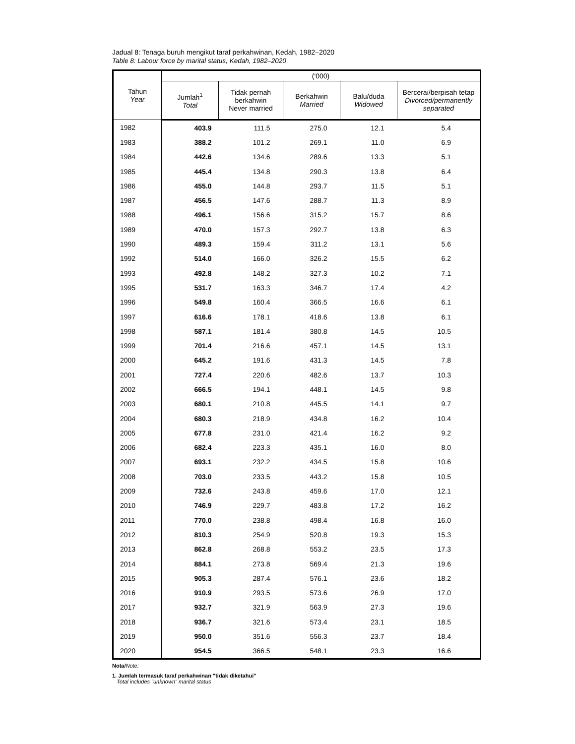Jadual 8: Tenaga buruh mengikut taraf perkahwinan, Kedah, 1982–2020
Table 8: Labour force by marital status, Kedah, 1982–2020
| Tahun Year | ('000) | | | | |
| --- | --- | --- | --- | --- | --- |
| | Jumlah<sup>1</sup> Total | Tidak pernah berkahwin Never married | Berkahwin Married | Balu/duda Widowed | Bercerai/berpisah tetap Divorced/permanently separated |
| 1982 | 403.9 | 111.5 | 275.0 | 12.1 | 5.4 |
| 1983 | 388.2 | 101.2 | 269.1 | 11.0 | 6.9 |
| 1984 | 442.6 | 134.6 | 289.6 | 13.3 | 5.1 |
| 1985 | 445.4 | 134.8 | 290.3 | 13.8 | 6.4 |
| 1986 | 455.0 | 144.8 | 293.7 | 11.5 | 5.1 |
| 1987 | 456.5 | 147.6 | 288.7 | 11.3 | 8.9 |
| 1988 | 496.1 | 156.6 | 315.2 | 15.7 | 8.6 |
| 1989 | 470.0 | 157.3 | 292.7 | 13.8 | 6.3 |
| 1990 | 489.3 | 159.4 | 311.2 | 13.1 | 5.6 |
| 1992 | 514.0 | 166.0 | 326.2 | 15.5 | 6.2 |
| 1993 | 492.8 | 148.2 | 327.3 | 10.2 | 7.1 |
| 1995 | 531.7 | 163.3 | 346.7 | 17.4 | 4.2 |
| 1996 | 549.8 | 160.4 | 366.5 | 16.6 | 6.1 |
| 1997 | 616.6 | 178.1 | 418.6 | 13.8 | 6.1 |
| 1998 | 587.1 | 181.4 | 380.8 | 14.5 | 10.5 |
| 1999 | 701.4 | 216.6 | 457.1 | 14.5 | 13.1 |
| 2000 | 645.2 | 191.6 | 431.3 | 14.5 | 7.8 |
| 2001 | 727.4 | 220.6 | 482.6 | 13.7 | 10.3 |
| 2002 | 666.5 | 194.1 | 448.1 | 14.5 | 9.8 |
| 2003 | 680.1 | 210.8 | 445.5 | 14.1 | 9.7 |
| 2004 | 680.3 | 218.9 | 434.8 | 16.2 | 10.4 |
| 2005 | 677.8 | 231.0 | 421.4 | 16.2 | 9.2 |
| 2006 | 682.4 | 223.3 | 435.1 | 16.0 | 8.0 |
| 2007 | 693.1 | 232.2 | 434.5 | 15.8 | 10.6 |
| 2008 | 703.0 | 233.5 | 443.2 | 15.8 | 10.5 |
| 2009 | 732.6 | 243.8 | 459.6 | 17.0 | 12.1 |
| 2010 | 746.9 | 229.7 | 483.8 | 17.2 | 16.2 |
| 2011 | 770.0 | 238.8 | 498.4 | 16.8 | 16.0 |
| 2012 | 810.3 | 254.9 | 520.8 | 19.3 | 15.3 |
| 2013 | 862.8 | 268.8 | 553.2 | 23.5 | 17.3 |
| 2014 | 884.1 | 273.8 | 569.4 | 21.3 | 19.6 |
| 2015 | 905.3 | 287.4 | 576.1 | 23.6 | 18.2 |
| 2016 | 910.9 | 293.5 | 573.6 | 26.9 | 17.0 |
| 2017 | 932.7 | 321.9 | 563.9 | 27.3 | 19.6 |
| 2018 | 936.7 | 321.6 | 573.4 | 23.1 | 18.5 |
| 2019 | 950.0 | 351.6 | 556.3 | 23.7 | 18.4 |
| 2020 | 954.5 | 366.5 | 548.1 | 23.3 | 16.6 |
Nota/Note:
1. Jumlah termasuk taraf perkahwinan "tidak diketahui"
Total includes "unknown" marital status